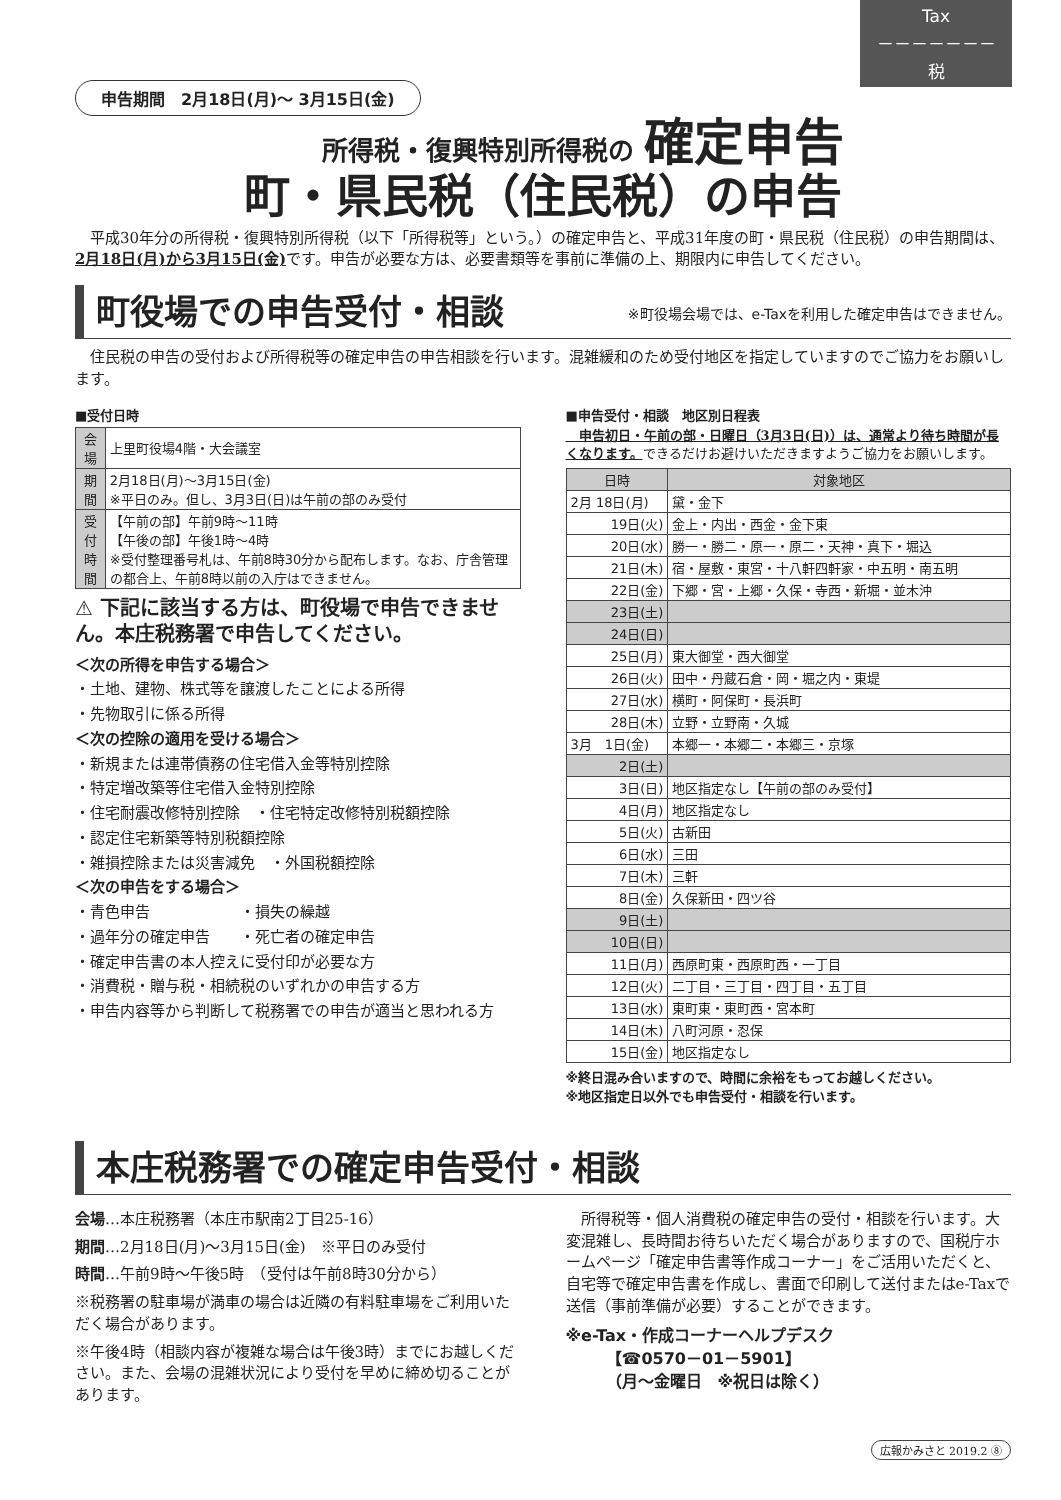Tax
－－－－－－－
税
申告期間　2月18日(月)～ 3月15日(金)
所得税・復興特別所得税の 確定申告
町・県民税（住民税）の申告
　平成30年分の所得税・復興特別所得税（以下「所得税等」という。）の確定申告と、平成31年度の町・県民税（住民税）の申告期間は、2月18日(月)から3月15日(金) です。申告が必要な方は、必要書類等を事前に準備の上、期限内に申告してください。
町役場での申告受付・相談 ※町役場会場では、e-Taxを利用した確定申告はできません。
　住民税の申告の受付および所得税等の確定申告の申告相談を行います。混雑緩和のため受付地区を指定していますのでご協力をお願いします。
■受付日時
| 会場 | 上里町役場4階・大会議室 |
| 期間 | 2月18日(月)～3月15日(金) ※平日のみ。但し、3月3日(日)は午前の部のみ受付 |
| 受付 時間 | 【午前の部】午前9時～11時 【午後の部】午後1時～4時 ※受付整理番号札は、午前8時30分から配布します。なお、庁舎管理の都合上、午前8時以前の入庁はできません。 |
⚠ 下記に該当する方は、町役場で申告できません。本庄税務署で申告してください。
＜次の所得を申告する場合＞
・土地、建物、株式等を譲渡したことによる所得
・先物取引に係る所得
＜次の控除の適用を受ける場合＞
・新規または連帯債務の住宅借入金等特別控除
・特定増改築等住宅借入金特別控除
・住宅耐震改修特別控除　・住宅特定改修特別税額控除
・認定住宅新築等特別税額控除
・雑損控除または災害減免　・外国税額控除
＜次の申告をする場合＞
・青色申告　　　　　　・損失の繰越
・過年分の確定申告　　・死亡者の確定申告
・確定申告書の本人控えに受付印が必要な方
・消費税・贈与税・相続税のいずれかの申告する方
・申告内容等から判断して税務署での申告が適当と思われる方
■申告受付・相談　地区別日程表
　申告初日・午前の部・日曜日（3月3日(日)）は、通常より待ち時間が長くなります。できるだけお避けいただきますようご協力をお願いします。
| 日時 | 対象地区 |
| --- | --- |
| 2月 18日(月) | 黛・金下 |
| 19日(火) | 金上・内出・西金・金下東 |
| 20日(水) | 勝一・勝二・原一・原二・天神・真下・堀込 |
| 21日(木) | 宿・屋敷・東宮・十八軒四軒家・中五明・南五明 |
| 22日(金) | 下郷・宮・上郷・久保・寺西・新堀・並木沖 |
| 23日(土) | |
| 24日(日) | |
| 25日(月) | 東大御堂・西大御堂 |
| 26日(火) | 田中・丹蔵石倉・岡・堀之内・東堤 |
| 27日(水) | 横町・阿保町・長浜町 |
| 28日(木) | 立野・立野南・久城 |
| 3月 1日(金) | 本郷一・本郷二・本郷三・京塚 |
| 2日(土) | |
| 3日(日) | 地区指定なし【午前の部のみ受付】 |
| 4日(月) | 地区指定なし |
| 5日(火) | 古新田 |
| 6日(水) | 三田 |
| 7日(木) | 三軒 |
| 8日(金) | 久保新田・四ツ谷 |
| 9日(土) | |
| 10日(日) | |
| 11日(月) | 西原町東・西原町西・一丁目 |
| 12日(火) | 二丁目・三丁目・四丁目・五丁目 |
| 13日(水) | 東町東・東町西・宮本町 |
| 14日(木) | 八町河原・忍保 |
| 15日(金) | 地区指定なし |
※終日混み合いますので、時間に余裕をもってお越しください。
※地区指定日以外でも申告受付・相談を行います。
本庄税務署での確定申告受付・相談
会場…本庄税務署（本庄市駅南2丁目25-16）
期間…2月18日(月)～3月15日(金)　※平日のみ受付
時間…午前9時～午後5時　（受付は午前8時30分から）
※税務署の駐車場が満車の場合は近隣の有料駐車場をご利用いただく場合があります。
※午後4時（相談内容が複雑な場合は午後3時）までにお越しください。また、会場の混雑状況により受付を早めに締め切ることがあります。
　所得税等・個人消費税の確定申告の受付・相談を行います。大変混雑し、長時間お待ちいただく場合がありますので、国税庁ホームページ「確定申告書等作成コーナー」をご活用いただくと、自宅等で確定申告書を作成し、書面で印刷して送付またはe-Taxで送信（事前準備が必要）することができます。
※e-Tax・作成コーナーヘルプデスク
　　　【☎0570－01－5901】
　　　（月～金曜日　※祝日は除く）
広報かみさと 2019.2 ⑧